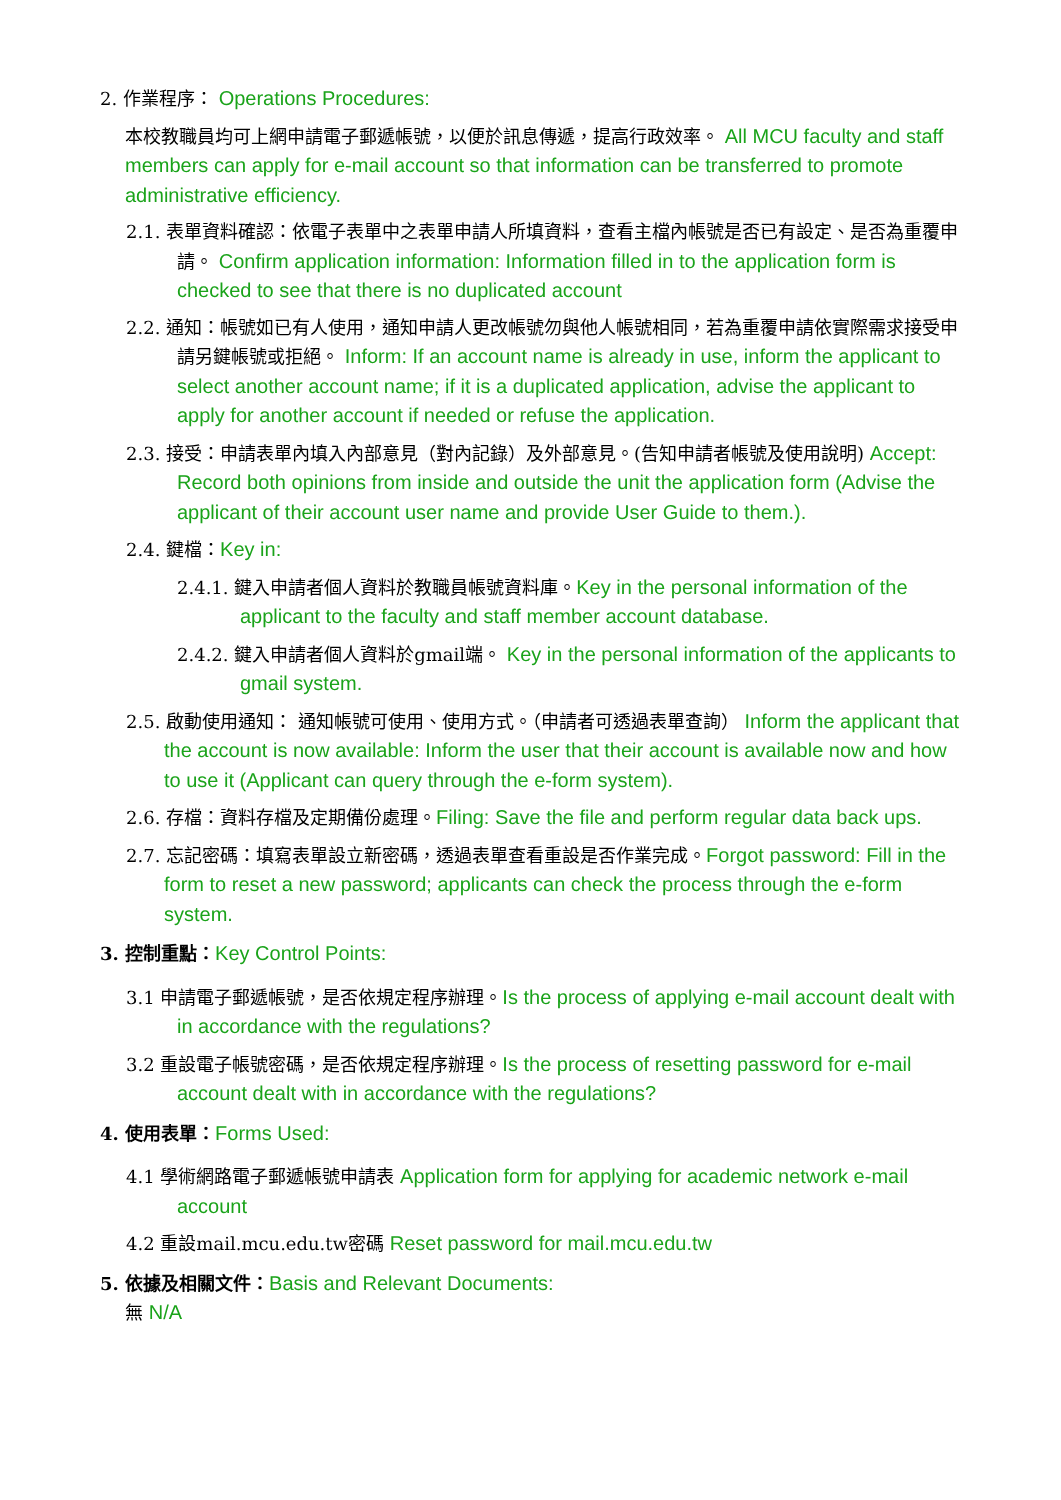2. 作業程序： Operations Procedures:
本校教職員均可上網申請電子郵遞帳號，以便於訊息傳遞，提高行政效率。 All MCU faculty and staff members can apply for e-mail account so that information can be transferred to promote administrative efficiency.
2.1. 表單資料確認：依電子表單中之表單申請人所填資料，查看主檔內帳號是否已有設定、是否為重覆申請。 Confirm application information: Information filled in to the application form is checked to see that there is no duplicated account
2.2. 通知：帳號如已有人使用，通知申請人更改帳號勿與他人帳號相同，若為重覆申請依實際需求接受申請另鍵帳號或拒絕。 Inform: If an account name is already in use, inform the applicant to select another account name; if it is a duplicated application, advise the applicant to apply for another account if needed or refuse the application.
2.3. 接受：申請表單內填入內部意見（對內記錄）及外部意見。(告知申請者帳號及使用說明) Accept: Record both opinions from inside and outside the unit the application form (Advise the applicant of their account user name and provide User Guide to them.).
2.4. 鍵檔：Key in:
2.4.1. 鍵入申請者個人資料於教職員帳號資料庫。Key in the personal information of the applicant to the faculty and staff member account database.
2.4.2. 鍵入申請者個人資料於gmail端。 Key in the personal information of the applicants to gmail system.
2.5. 啟動使用通知： 通知帳號可使用、使用方式。（申請者可透過表單查詢） Inform the applicant that the account is now available: Inform the user that their account is available now and how to use it (Applicant can query through the e-form system).
2.6. 存檔：資料存檔及定期備份處理。Filing: Save the file and perform regular data back ups.
2.7. 忘記密碼：填寫表單設立新密碼，透過表單查看重設是否作業完成。Forgot password: Fill in the form to reset a new password; applicants can check the process through the e-form system.
3. 控制重點：Key Control Points:
3.1 申請電子郵遞帳號，是否依規定程序辦理。Is the process of applying e-mail account dealt with in accordance with the regulations?
3.2 重設電子帳號密碼，是否依規定程序辦理。Is the process of resetting password for e-mail account dealt with in accordance with the regulations?
4. 使用表單：Forms Used:
4.1 學術網路電子郵遞帳號申請表 Application form for applying for academic network e-mail account
4.2 重設mail.mcu.edu.tw密碼 Reset password for mail.mcu.edu.tw
5. 依據及相關文件：Basis and Relevant Documents:
無 N/A